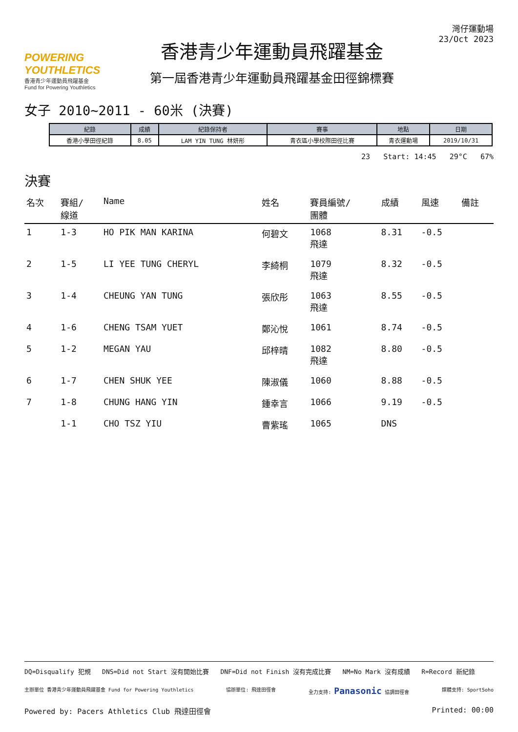POWERING YOUTHLETICS
香港青少年運動員飛躍基金
Fund for Powering Youthletics
香港青少年運動員飛躍基金
第一屆香港青少年運動員飛躍基金田徑錦標賽
灣仔運動場
23/Oct 2023
女子 2010~2011 - 60米 (決賽)
| 紀錄 | 成績 | 紀錄保持者 | 賽事 | 地點 | 日期 |
| --- | --- | --- | --- | --- | --- |
| 香港小學田徑紀錄 | 8.05 | LAM YIN TUNG 林妍彤 | 青衣區小學校際田徑比賽 | 青衣運動場 | 2019/10/31 |
23 Start: 14:45 29°C 67%
決賽
| 名次 | 賽組/ 線道 | Name | 姓名 | 賽員編號/ 團體 | 成績 | 風速 | 備註 |
| --- | --- | --- | --- | --- | --- | --- | --- |
| 1 | 1-3 | HO PIK MAN KARINA | 何碧文 | 1068 飛達 | 8.31 | -0.5 | |
| 2 | 1-5 | LI YEE TUNG CHERYL | 李綺桐 | 1079 飛達 | 8.32 | -0.5 | |
| 3 | 1-4 | CHEUNG YAN TUNG | 張欣彤 | 1063 飛達 | 8.55 | -0.5 | |
| 4 | 1-6 | CHENG TSAM YUET | 鄭沁悅 | 1061 | 8.74 | -0.5 | |
| 5 | 1-2 | MEGAN YAU | 邱梓晴 | 1082 飛達 | 8.80 | -0.5 | |
| 6 | 1-7 | CHEN SHUK YEE | 陳淑儀 | 1060 | 8.88 | -0.5 | |
| 7 | 1-8 | CHUNG HANG YIN | 鍾幸言 | 1066 | 9.19 | -0.5 | |
| | 1-1 | CHO TSZ YIU | 曹紫瑤 | 1065 | DNS | | |
DQ=Disqualify 犯規 DNS=Did not Start 沒有開始比賽 DNF=Did not Finish 沒有完成比賽 NM=No Mark 沒有成績 R=Record 新紀錄
主辦單位 香港青少年運動員飛躍基金 Fund for Powering Youthletics 協辦單位: 飛達田徑會 全力支持: Panasonic 協調田徑會 媒體支持: SportSoho
Powered by: Pacers Athletics Club 飛達田徑會 Printed: 00:00